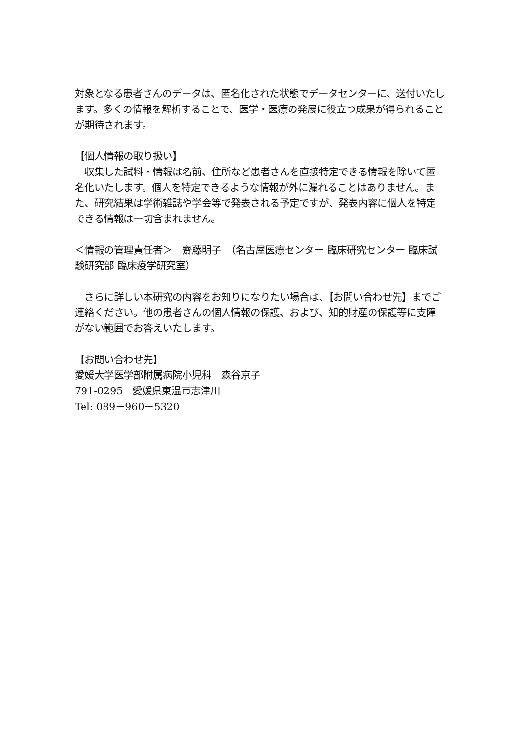対象となる患者さんのデータは、匿名化された状態でデータセンターに、送付いたします。多くの情報を解析することで、医学・医療の発展に役立つ成果が得られることが期待されます。
【個人情報の取り扱い】
　収集した試料・情報は名前、住所など患者さんを直接特定できる情報を除いて匿名化いたします。個人を特定できるような情報が外に漏れることはありません。また、研究結果は学術雑誌や学会等で発表される予定ですが、発表内容に個人を特定できる情報は一切含まれません。
＜情報の管理責任者＞　齋藤明子　（名古屋医療センター 臨床研究センター 臨床試験研究部 臨床疫学研究室）
　さらに詳しい本研究の内容をお知りになりたい場合は、【お問い合わせ先】までご連絡ください。他の患者さんの個人情報の保護、および、知的財産の保護等に支障がない範囲でお答えいたします。
【お問い合わせ先】
愛媛大学医学部附属病院小児科　森谷京子
791-0295　愛媛県東温市志津川
Tel: 089－960－5320